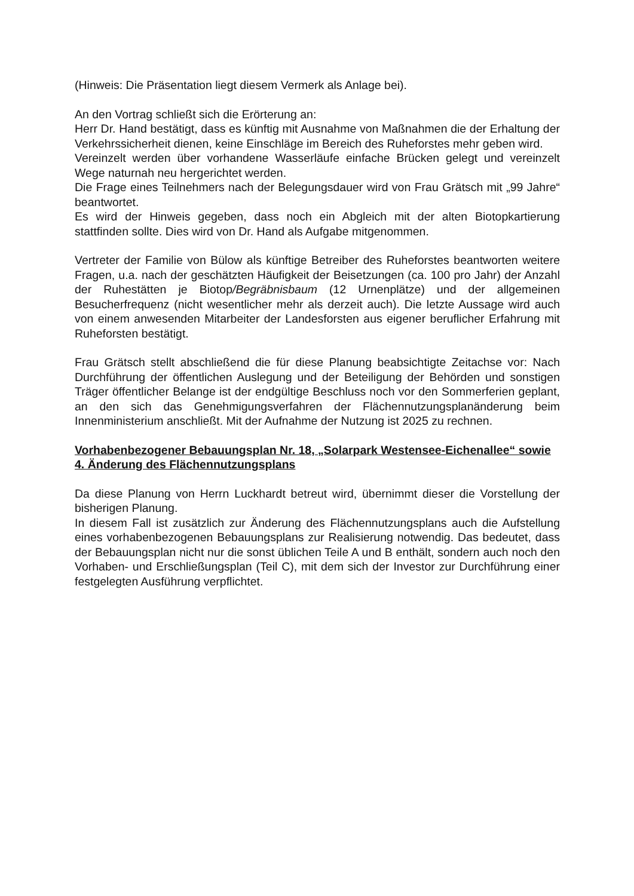(Hinweis: Die Präsentation liegt diesem Vermerk als Anlage bei).
An den Vortrag schließt sich die Erörterung an:
Herr Dr. Hand bestätigt, dass es künftig mit Ausnahme von Maßnahmen die der Erhaltung der Verkehrssicherheit dienen, keine Einschläge im Bereich des Ruheforstes mehr geben wird.
Vereinzelt werden über vorhandene Wasserläufe einfache Brücken gelegt und vereinzelt Wege naturnah neu hergerichtet werden.
Die Frage eines Teilnehmers nach der Belegungsdauer wird von Frau Grätsch mit „99 Jahre“ beantwortet.
Es wird der Hinweis gegeben, dass noch ein Abgleich mit der alten Biotopkartierung stattfinden sollte. Dies wird von Dr. Hand als Aufgabe mitgenommen.
Vertreter der Familie von Bülow als künftige Betreiber des Ruheforstes beantworten weitere Fragen, u.a. nach der geschätzten Häufigkeit der Beisetzungen (ca. 100 pro Jahr) der Anzahl der Ruhestätten je Biotop/Begräbnisbaum (12 Urnenplätze) und der allgemeinen Besucherfrequenz (nicht wesentlicher mehr als derzeit auch). Die letzte Aussage wird auch von einem anwesenden Mitarbeiter der Landesforsten aus eigener beruflicher Erfahrung mit Ruheforsten bestätigt.
Frau Grätsch stellt abschließend die für diese Planung beabsichtigte Zeitachse vor: Nach Durchführung der öffentlichen Auslegung und der Beteiligung der Behörden und sonstigen Träger öffentlicher Belange ist der endgültige Beschluss noch vor den Sommerferien geplant, an den sich das Genehmigungsverfahren der Flächennutzungsplanänderung beim Innenministerium anschließt. Mit der Aufnahme der Nutzung ist 2025 zu rechnen.
Vorhabenbezogener Bebauungsplan Nr. 18, „Solarpark Westensee-Eichenallee“ sowie 4. Änderung des Flächennutzungsplans
Da diese Planung von Herrn Luckhardt betreut wird, übernimmt dieser die Vorstellung der bisherigen Planung.
In diesem Fall ist zusätzlich zur Änderung des Flächennutzungsplans auch die Aufstellung eines vorhabenbezogenen Bebauungsplans zur Realisierung notwendig. Das bedeutet, dass der Bebauungsplan nicht nur die sonst üblichen Teile A und B enthält, sondern auch noch den Vorhaben- und Erschließungsplan (Teil C), mit dem sich der Investor zur Durchführung einer festgelegten Ausführung verpflichtet.